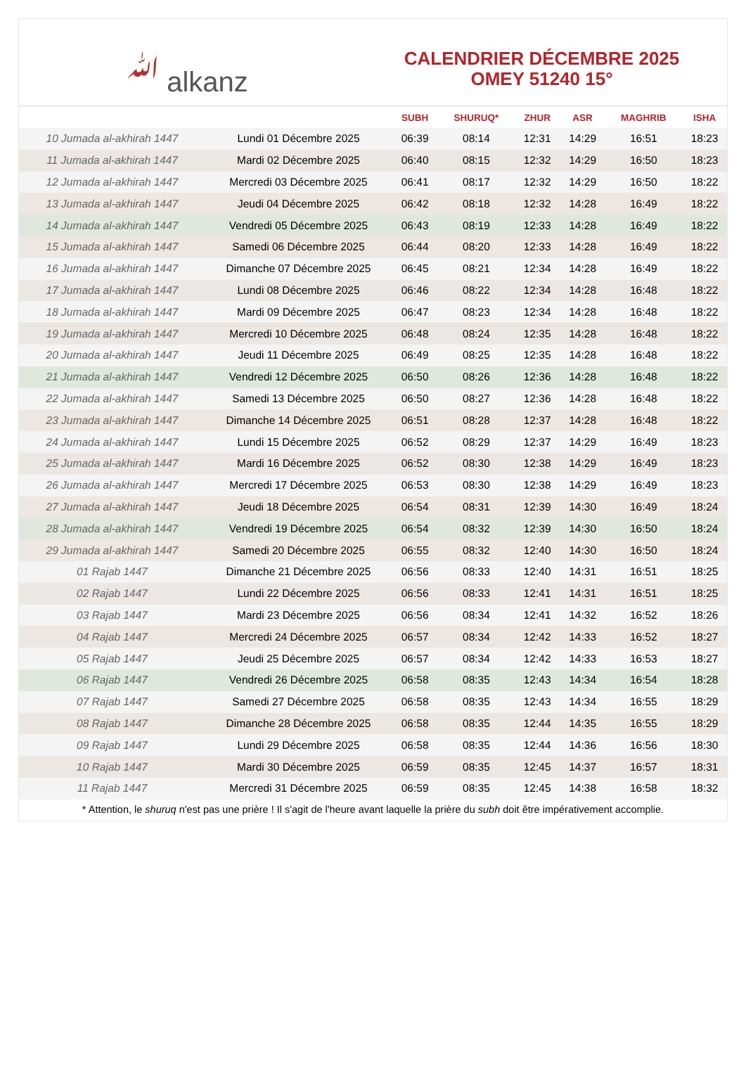ﷲ alkanz
CALENDRIER DÉCEMBRE 2025
OMEY 51240 15°
| | | SUBH | SHURUQ* | ZHUR | ASR | MAGHRIB | ISHA |
| --- | --- | --- | --- | --- | --- | --- | --- |
| 10 Jumada al-akhirah 1447 | Lundi 01 Décembre 2025 | 06:39 | 08:14 | 12:31 | 14:29 | 16:51 | 18:23 |
| 11 Jumada al-akhirah 1447 | Mardi 02 Décembre 2025 | 06:40 | 08:15 | 12:32 | 14:29 | 16:50 | 18:23 |
| 12 Jumada al-akhirah 1447 | Mercredi 03 Décembre 2025 | 06:41 | 08:17 | 12:32 | 14:29 | 16:50 | 18:22 |
| 13 Jumada al-akhirah 1447 | Jeudi 04 Décembre 2025 | 06:42 | 08:18 | 12:32 | 14:28 | 16:49 | 18:22 |
| 14 Jumada al-akhirah 1447 | Vendredi 05 Décembre 2025 | 06:43 | 08:19 | 12:33 | 14:28 | 16:49 | 18:22 |
| 15 Jumada al-akhirah 1447 | Samedi 06 Décembre 2025 | 06:44 | 08:20 | 12:33 | 14:28 | 16:49 | 18:22 |
| 16 Jumada al-akhirah 1447 | Dimanche 07 Décembre 2025 | 06:45 | 08:21 | 12:34 | 14:28 | 16:49 | 18:22 |
| 17 Jumada al-akhirah 1447 | Lundi 08 Décembre 2025 | 06:46 | 08:22 | 12:34 | 14:28 | 16:48 | 18:22 |
| 18 Jumada al-akhirah 1447 | Mardi 09 Décembre 2025 | 06:47 | 08:23 | 12:34 | 14:28 | 16:48 | 18:22 |
| 19 Jumada al-akhirah 1447 | Mercredi 10 Décembre 2025 | 06:48 | 08:24 | 12:35 | 14:28 | 16:48 | 18:22 |
| 20 Jumada al-akhirah 1447 | Jeudi 11 Décembre 2025 | 06:49 | 08:25 | 12:35 | 14:28 | 16:48 | 18:22 |
| 21 Jumada al-akhirah 1447 | Vendredi 12 Décembre 2025 | 06:50 | 08:26 | 12:36 | 14:28 | 16:48 | 18:22 |
| 22 Jumada al-akhirah 1447 | Samedi 13 Décembre 2025 | 06:50 | 08:27 | 12:36 | 14:28 | 16:48 | 18:22 |
| 23 Jumada al-akhirah 1447 | Dimanche 14 Décembre 2025 | 06:51 | 08:28 | 12:37 | 14:28 | 16:48 | 18:22 |
| 24 Jumada al-akhirah 1447 | Lundi 15 Décembre 2025 | 06:52 | 08:29 | 12:37 | 14:29 | 16:49 | 18:23 |
| 25 Jumada al-akhirah 1447 | Mardi 16 Décembre 2025 | 06:52 | 08:30 | 12:38 | 14:29 | 16:49 | 18:23 |
| 26 Jumada al-akhirah 1447 | Mercredi 17 Décembre 2025 | 06:53 | 08:30 | 12:38 | 14:29 | 16:49 | 18:23 |
| 27 Jumada al-akhirah 1447 | Jeudi 18 Décembre 2025 | 06:54 | 08:31 | 12:39 | 14:30 | 16:49 | 18:24 |
| 28 Jumada al-akhirah 1447 | Vendredi 19 Décembre 2025 | 06:54 | 08:32 | 12:39 | 14:30 | 16:50 | 18:24 |
| 29 Jumada al-akhirah 1447 | Samedi 20 Décembre 2025 | 06:55 | 08:32 | 12:40 | 14:30 | 16:50 | 18:24 |
| 01 Rajab 1447 | Dimanche 21 Décembre 2025 | 06:56 | 08:33 | 12:40 | 14:31 | 16:51 | 18:25 |
| 02 Rajab 1447 | Lundi 22 Décembre 2025 | 06:56 | 08:33 | 12:41 | 14:31 | 16:51 | 18:25 |
| 03 Rajab 1447 | Mardi 23 Décembre 2025 | 06:56 | 08:34 | 12:41 | 14:32 | 16:52 | 18:26 |
| 04 Rajab 1447 | Mercredi 24 Décembre 2025 | 06:57 | 08:34 | 12:42 | 14:33 | 16:52 | 18:27 |
| 05 Rajab 1447 | Jeudi 25 Décembre 2025 | 06:57 | 08:34 | 12:42 | 14:33 | 16:53 | 18:27 |
| 06 Rajab 1447 | Vendredi 26 Décembre 2025 | 06:58 | 08:35 | 12:43 | 14:34 | 16:54 | 18:28 |
| 07 Rajab 1447 | Samedi 27 Décembre 2025 | 06:58 | 08:35 | 12:43 | 14:34 | 16:55 | 18:29 |
| 08 Rajab 1447 | Dimanche 28 Décembre 2025 | 06:58 | 08:35 | 12:44 | 14:35 | 16:55 | 18:29 |
| 09 Rajab 1447 | Lundi 29 Décembre 2025 | 06:58 | 08:35 | 12:44 | 14:36 | 16:56 | 18:30 |
| 10 Rajab 1447 | Mardi 30 Décembre 2025 | 06:59 | 08:35 | 12:45 | 14:37 | 16:57 | 18:31 |
| 11 Rajab 1447 | Mercredi 31 Décembre 2025 | 06:59 | 08:35 | 12:45 | 14:38 | 16:58 | 18:32 |
* Attention, le shuruq n'est pas une prière ! Il s'agit de l'heure avant laquelle la prière du subh doit être impérativement accomplie.